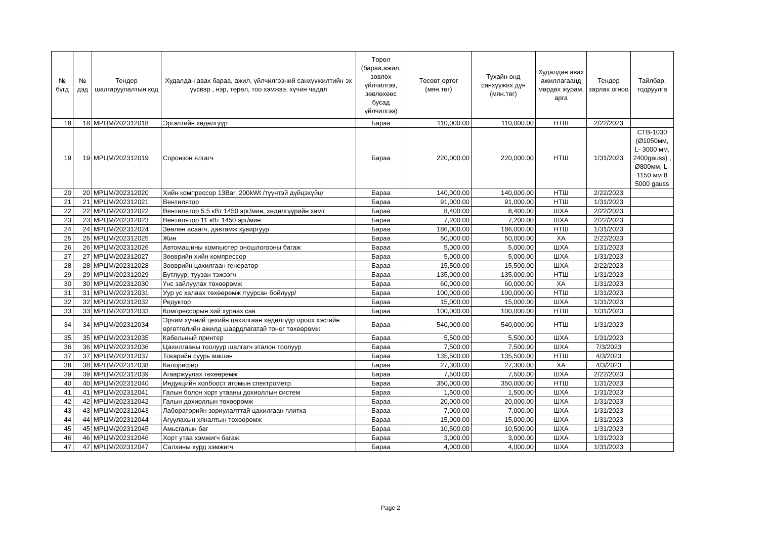| № бүгд | № дэд | Тендер шалгаруулалтын код | Худалдан авах бараа, ажил, үйлчилгээний санхүүжилтийн эх үүсвэр , нэр, төрөл, тоо хэмжээ, хүчин чадал | Төрөл (бараа,ажил, зөвлөх үйлчилгээ, зөвлөхөөс бусад үйлчилгээ) | Төсөвт өртөг (мян.төг) | Тухайн онд санхүүжих дүн (мян.төг) | Худалдан авах ажиллагаанд мөрдөх журам, арга | Тендер зарлах огноо | Тайлбар, тодруулга |
| --- | --- | --- | --- | --- | --- | --- | --- | --- | --- |
| 18 | 18 | МРЦМ/202312018 | Эргэлтийн хөдөлгүүр | Бараа | 110,000.00 | 110,000.00 | НТШ | 2/22/2023 | |
| 19 | 19 | МРЦМ/202312019 | Соронзон ялгагч | Бараа | 220,000.00 | 220,000.00 | НТШ | 1/31/2023 | СТВ-1030 (Ø1050мм, L- 3000 мм, 2400gauss) , Ø800мм, L- 1150 мм 8 5000 gauss |
| 20 | 20 | МРЦМ/202312020 | Хийн компрессор 13Bar, 200kWt /түүнтэй дүйцэхүйц/ | Бараа | 140,000.00 | 140,000.00 | НТШ | 2/22/2023 | |
| 21 | 21 | МРЦМ/202312021 | Вентилятор | Бараа | 91,000.00 | 91,000.00 | НТШ | 1/31/2023 | |
| 22 | 22 | МРЦМ/202312022 | Вентилятор 5.5 кВт 1450 эрг/мин, хөдөлгүүрийн хамт | Бараа | 8,400.00 | 8,400.00 | ШХА | 2/22/2023 | |
| 23 | 23 | МРЦМ/202312023 | Вентилятор 11 кВт 1450 эрг/мин | Бараа | 7,200.00 | 7,200.00 | ШХА | 2/22/2023 | |
| 24 | 24 | МРЦМ/202312024 | Зөөлөн асаагч, давтамж хувиргуур | Бараа | 186,000.00 | 186,000.00 | НТШ | 1/31/2023 | |
| 25 | 25 | МРЦМ/202312025 | Жин | Бараа | 50,000.00 | 50,000.00 | ХА | 2/22/2023 | |
| 26 | 26 | МРЦМ/202312026 | Автомашины компьютер оношлогооны багаж | Бараа | 5,000.00 | 5,000.00 | ШХА | 1/31/2023 | |
| 27 | 27 | МРЦМ/202312027 | Зөөврийн хийн компрессор | Бараа | 5,000.00 | 5,000.00 | ШХА | 1/31/2023 | |
| 28 | 28 | МРЦМ/202312028 | Зөөврийн цахилгаан генератор | Бараа | 15,500.00 | 15,500.00 | ШХА | 2/22/2023 | |
| 29 | 29 | МРЦМ/202312029 | Бутлуур, туузан тэжээгч | Бараа | 135,000.00 | 135,000.00 | НТШ | 1/31/2023 | |
| 30 | 30 | МРЦМ/202312030 | Үнс зайлуулах төхөөрөмж | Бараа | 60,000.00 | 60,000.00 | ХА | 1/31/2023 | |
| 31 | 31 | МРЦМ/202312031 | Уур ус халаах төхөөрөмж /гуурсан бойлуур/ | Бараа | 100,000.00 | 100,000.00 | НТШ | 1/31/2023 | |
| 32 | 32 | МРЦМ/202312032 | Редуктор | Бараа | 15,000.00 | 15,000.00 | ШХА | 1/31/2023 | |
| 33 | 33 | МРЦМ/202312033 | Компрессорын хий хураах сав | Бараа | 100,000.00 | 100,000.00 | НТШ | 1/31/2023 | |
| 34 | 34 | МРЦМ/202312034 | Эрчим хүчний цехийн цахилгаан хөдөлгүүр ороох хэсгийн өргөтгөлийн ажилд шаардлагатай тоног төхөөрөмж | Бараа | 540,000.00 | 540,000.00 | НТШ | 1/31/2023 | |
| 35 | 35 | МРЦМ/202312035 | Кабельный принтер | Бараа | 5,500.00 | 5,500.00 | ШХА | 1/31/2023 | |
| 36 | 36 | МРЦМ/202312036 | Цахилгааны тоолуур шалгагч эталон тоолуур | Бараа | 7,500.00 | 7,500.00 | ШХА | 7/3/2023 | |
| 37 | 37 | МРЦМ/202312037 | Токарийн суурь машин | Бараа | 135,500.00 | 135,500.00 | НТШ | 4/3/2023 | |
| 38 | 38 | МРЦМ/202312038 | Калорифер | Бараа | 27,300.00 | 27,300.00 | ХА | 4/3/2023 | |
| 39 | 39 | МРЦМ/202312039 | Агааржуулах төхөөрөмж | Бараа | 7,500.00 | 7,500.00 | ШХА | 2/22/2023 | |
| 40 | 40 | МРЦМ/202312040 | Индукцийн холбоост атомын спектрометр | Бараа | 350,000.00 | 350,000.00 | НТШ | 1/31/2023 | |
| 41 | 41 | МРЦМ/202312041 | Галын болон хорт утааны дохиоллын систем | Бараа | 1,500.00 | 1,500.00 | ШХА | 1/31/2023 | |
| 42 | 42 | МРЦМ/202312042 | Галын дохиоллын төхөөрөмж | Бараа | 20,000.00 | 20,000.00 | ШХА | 1/31/2023 | |
| 43 | 43 | МРЦМ/202312043 | Лабораторийн зориулалттай цахилгаан плитка | Бараа | 7,000.00 | 7,000.00 | ШХА | 1/31/2023 | |
| 44 | 44 | МРЦМ/202312044 | Агуулахын хяналтын төхөөрөмж | Бараа | 15,000.00 | 15,000.00 | ШХА | 1/31/2023 | |
| 45 | 45 | МРЦМ/202312045 | Амьсгалын баг | Бараа | 10,500.00 | 10,500.00 | ШХА | 1/31/2023 | |
| 46 | 46 | МРЦМ/202312046 | Хорт утаа хэмжигч багаж | Бараа | 3,000.00 | 3,000.00 | ШХА | 1/31/2023 | |
| 47 | 47 | МРЦМ/202312047 | Салхины хурд хэмжигч | Бараа | 4,000.00 | 4,000.00 | ШХА | 1/31/2023 | |
Page 2